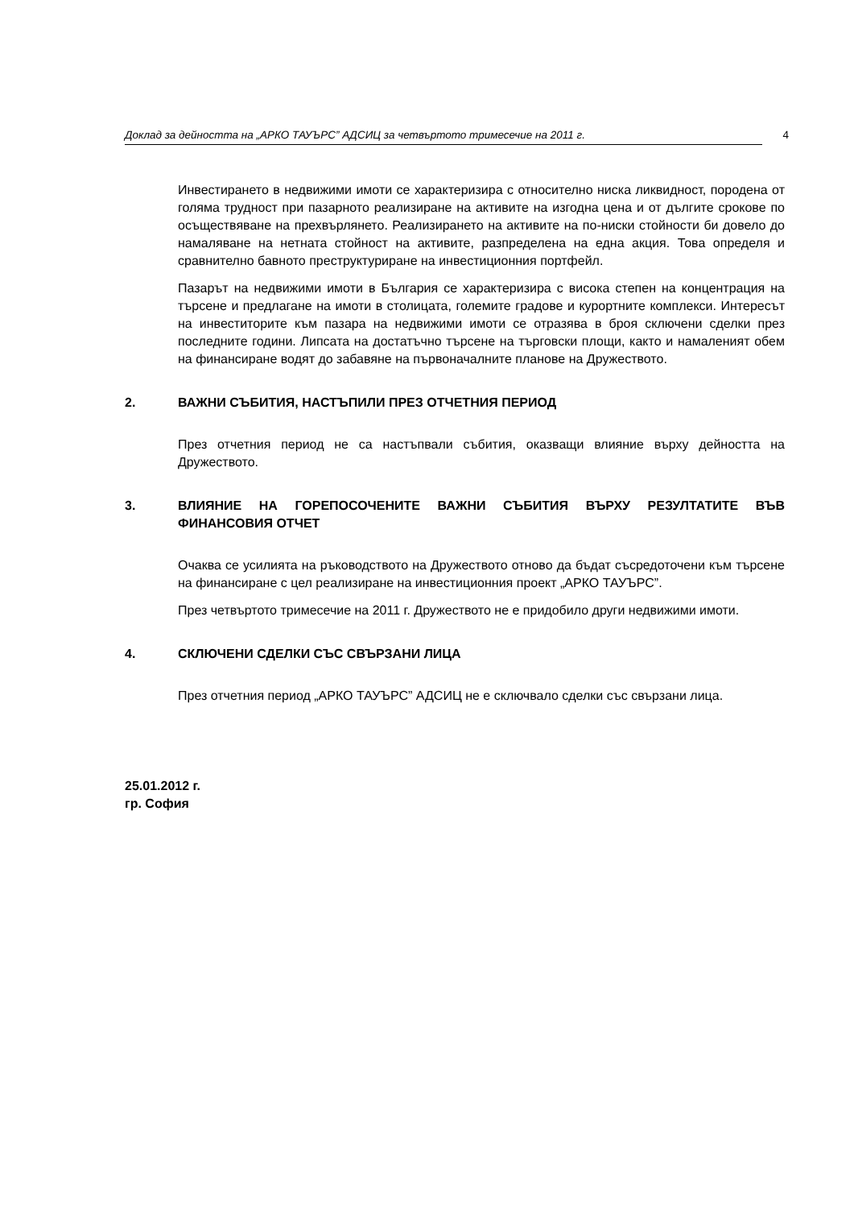Доклад за дейността на „АРКО ТАУЪРС” АДСИЦ за четвъртото тримесечие на 2011 г. 4
Инвестирането в недвижими имоти се характеризира с относително ниска ликвидност, породена от голяма трудност при пазарното реализиране на активите на изгодна цена и от дългите срокове по осъществяване на прехвърлянето. Реализирането на активите на по-ниски стойности би довело до намаляване на нетната стойност на активите, разпределена на една акция. Това определя и сравнително бавното преструктуриране на инвестиционния портфейл.
Пазарът на недвижими имоти в България се характеризира с висока степен на концентрация на търсене и предлагане на имоти в столицата, големите градове и курортните комплекси. Интересът на инвеститорите към пазара на недвижими имоти се отразява в броя сключени сделки през последните години. Липсата на достатъчно търсене на търговски площи, както и намаленият обем на финансиране водят до забавяне на първоначалните планове на Дружеството.
2. ВАЖНИ СЪБИТИЯ, НАСТЪПИЛИ ПРЕЗ ОТЧЕТНИЯ ПЕРИОД
През отчетния период не са настъпвали събития, оказващи влияние върху дейността на Дружеството.
3. ВЛИЯНИЕ НА ГОРЕПОСОЧЕНИТЕ ВАЖНИ СЪБИТИЯ ВЪРХУ РЕЗУЛТАТИТЕ ВЪВ ФИНАНСОВИЯ ОТЧЕТ
Очаква се усилията на ръководството на Дружеството отново да бъдат съсредоточени към търсене на финансиране с цел реализиране на инвестиционния проект „АРКО ТАУЪРС”.
През четвъртото тримесечие на 2011 г. Дружеството не е придобило други недвижими имоти.
4. СКЛЮЧЕНИ СДЕЛКИ СЪС СВЪРЗАНИ ЛИЦА
През отчетния период „АРКО ТАУЪРС” АДСИЦ не е сключвало сделки със свързани лица.
25.01.2012 г.
гр. София